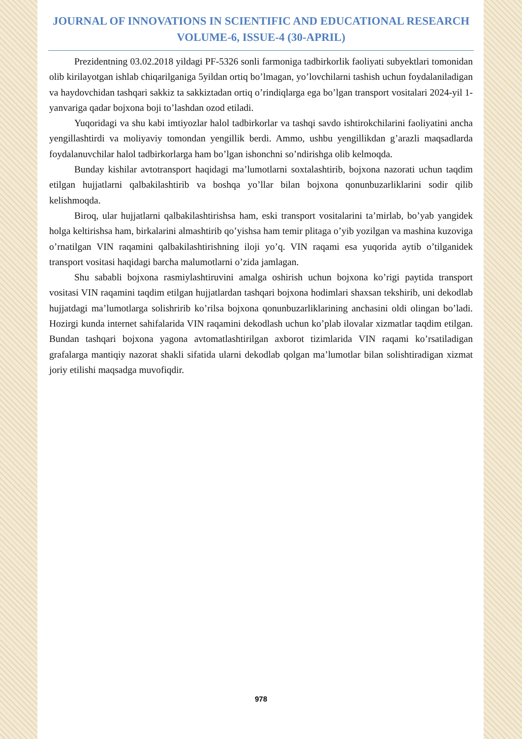JOURNAL OF INNOVATIONS IN SCIENTIFIC AND EDUCATIONAL RESEARCH
VOLUME-6, ISSUE-4 (30-APRIL)
Prezidentning 03.02.2018 yildagi PF-5326 sonli farmoniga tadbirkorlik faoliyati subyektlari tomonidan olib kirilayotgan ishlab chiqarilganiga 5yildan ortiq bo’lmagan, yo’lovchilarni tashish uchun foydalaniladigan va haydovchidan tashqari sakkiz ta sakkiztadan ortiq o’rindiqlarga ega bo’lgan transport vositalari 2024-yil 1-yanvariga qadar bojxona boji to’lashdan ozod etiladi.
Yuqoridagi va shu kabi imtiyozlar halol tadbirkorlar va tashqi savdo ishtirokchilarini faoliyatini ancha yengillashtirdi va moliyaviy tomondan yengillik berdi. Ammo, ushbu yengillikdan g’arazli maqsadlarda foydalanuvchilar halol tadbirkorlarga ham bo’lgan ishonchni so’ndirishga olib kelmoqda.
Bunday kishilar avtotransport haqidagi ma’lumotlarni soxtalashtirib, bojxona nazorati uchun taqdim etilgan hujjatlarni qalbakilashtirib va boshqa yo’llar bilan bojxona qonunbuzarliklarini sodir qilib kelishmoqda.
Biroq, ular hujjatlarni qalbakilashtirishsa ham, eski transport vositalarini ta’mirlab, bo’yab yangidek holga keltirishsa ham, birkalarini almashtirib qo’yishsa ham temir plitaga o’yib yozilgan va mashina kuzoviga o’rnatilgan VIN raqamini qalbakilashtirishning iloji yo’q. VIN raqami esa yuqorida aytib o’tilganidek transport vositasi haqidagi barcha malumotlarni o’zida jamlagan.
Shu sababli bojxona rasmiylashtiruvini amalga oshirish uchun bojxona ko’rigi paytida transport vositasi VIN raqamini taqdim etilgan hujjatlardan tashqari bojxona hodimlari shaxsan tekshirib, uni dekodlab hujjatdagi ma’lumotlarga solishririb ko’rilsa bojxona qonunbuzarliklarining anchasini oldi olingan bo’ladi. Hozirgi kunda internet sahifalarida VIN raqamini dekodlash uchun ko’plab ilovalar xizmatlar taqdim etilgan. Bundan tashqari bojxona yagona avtomatlashtirilgan axborot tizimlarida VIN raqami ko’rsatiladigan grafalarga mantiqiy nazorat shakli sifatida ularni dekodlab qolgan ma’lumotlar bilan solishtiradigan xizmat joriy etilishi maqsadga muvofiqdir.
978